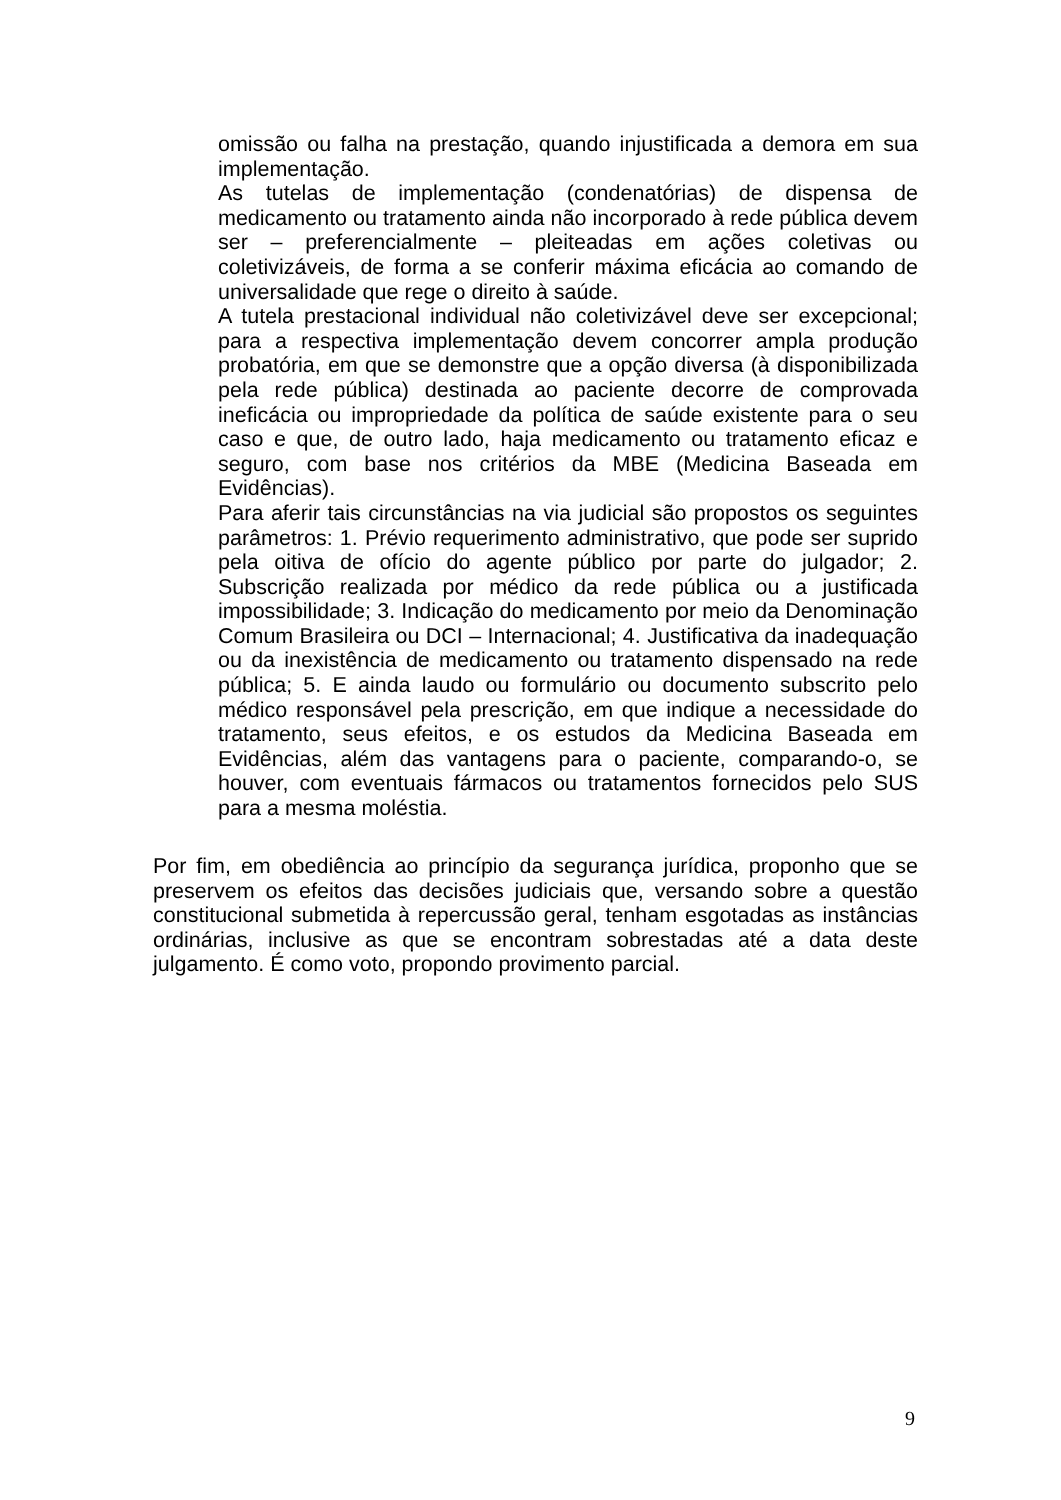omissão ou falha na prestação, quando injustificada a demora em sua implementação.
As tutelas de implementação (condenatórias) de dispensa de medicamento ou tratamento ainda não incorporado à rede pública devem ser – preferencialmente – pleiteadas em ações coletivas ou coletivizáveis, de forma a se conferir máxima eficácia ao comando de universalidade que rege o direito à saúde.
A tutela prestacional individual não coletivizável deve ser excepcional; para a respectiva implementação devem concorrer ampla produção probatória, em que se demonstre que a opção diversa (à disponibilizada pela rede pública) destinada ao paciente decorre de comprovada ineficácia ou impropriedade da política de saúde existente para o seu caso e que, de outro lado, haja medicamento ou tratamento eficaz e seguro, com base nos critérios da MBE (Medicina Baseada em Evidências).
Para aferir tais circunstâncias na via judicial são propostos os seguintes parâmetros: 1. Prévio requerimento administrativo, que pode ser suprido pela oitiva de ofício do agente público por parte do julgador; 2. Subscrição realizada por médico da rede pública ou a justificada impossibilidade; 3. Indicação do medicamento por meio da Denominação Comum Brasileira ou DCI – Internacional; 4. Justificativa da inadequação ou da inexistência de medicamento ou tratamento dispensado na rede pública; 5. E ainda laudo ou formulário ou documento subscrito pelo médico responsável pela prescrição, em que indique a necessidade do tratamento, seus efeitos, e os estudos da Medicina Baseada em Evidências, além das vantagens para o paciente, comparando-o, se houver, com eventuais fármacos ou tratamentos fornecidos pelo SUS para a mesma moléstia.
Por fim, em obediência ao princípio da segurança jurídica, proponho que se preservem os efeitos das decisões judiciais que, versando sobre a questão constitucional submetida à repercussão geral, tenham esgotadas as instâncias ordinárias, inclusive as que se encontram sobrestadas até a data deste julgamento. É como voto, propondo provimento parcial.
9